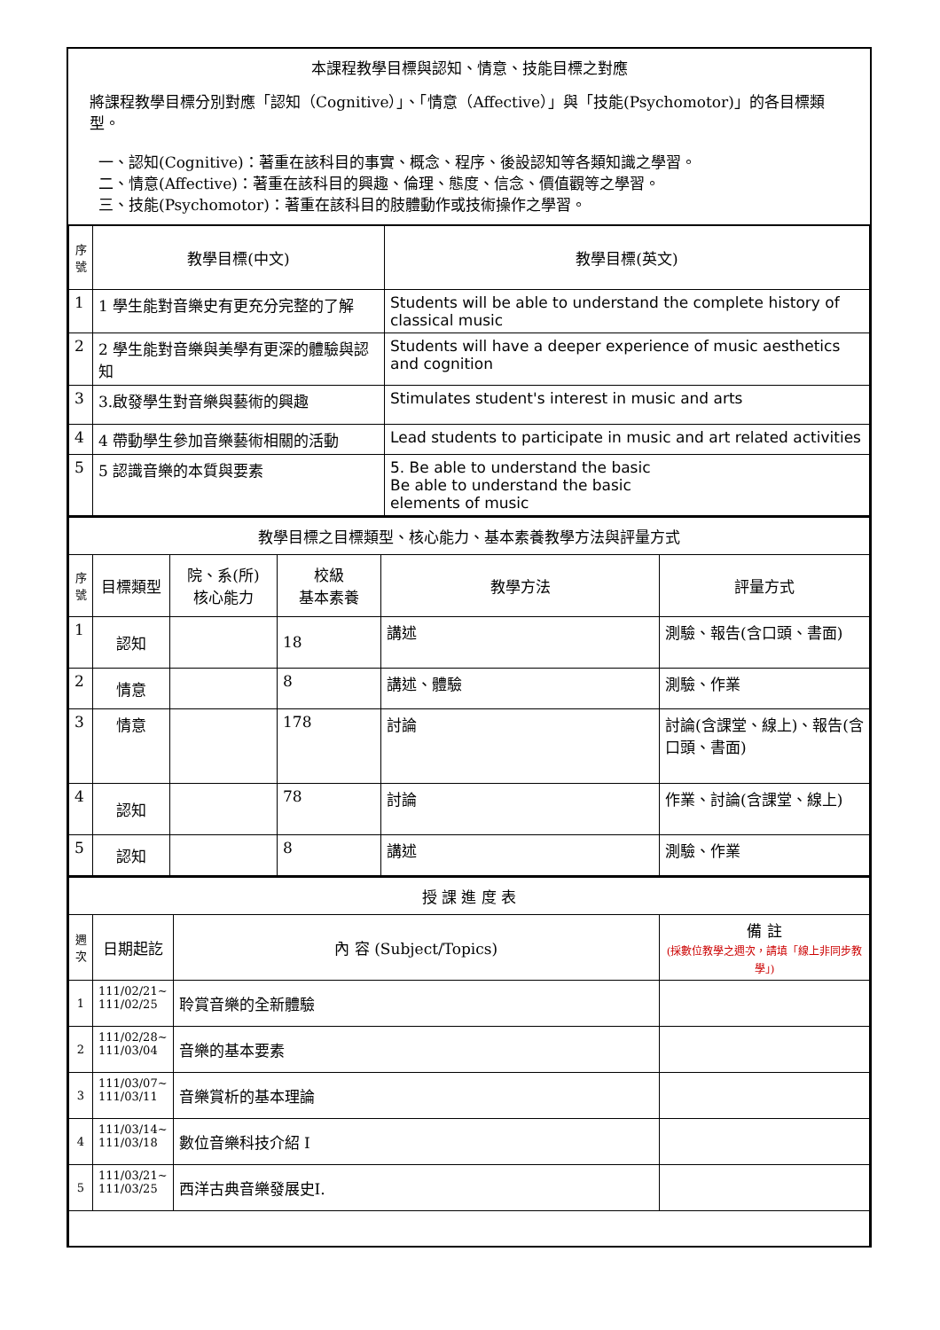本課程教學目標與認知、情意、技能目標之對應
將課程教學目標分別對應「認知（Cognitive）」、「情意（Affective）」與「技能(Psychomotor)」的各目標類型。
一、認知(Cognitive)：著重在該科目的事實、概念、程序、後設認知等各類知識之學習。
二、情意(Affective)：著重在該科目的興趣、倫理、態度、信念、價值觀等之學習。
三、技能(Psychomotor)：著重在該科目的肢體動作或技術操作之學習。
| 序號 | 教學目標(中文) | 教學目標(英文) |
| --- | --- | --- |
| 1 | 1 學生能對音樂史有更充分完整的了解 | Students will be able to understand the complete history of classical music |
| 2 | 2 學生能對音樂與美學有更深的體驗與認知 | Students will have a deeper experience of music aesthetics and cognition |
| 3 | 3.啟發學生對音樂與藝術的興趣 | Stimulates student's interest in music and arts |
| 4 | 4 帶動學生參加音樂藝術相關的活動 | Lead students to participate in music and art related activities |
| 5 | 5 認識音樂的本質與要素 | 5. Be able to understand the basic Be able to understand the basic elements of music |
| 教學目標之目標類型、核心能力、基本素養教學方法與評量方式 | | | | | |
| 序號 | 目標類型 | 院、系(所) 核心能力 | 校級 基本素養 | 教學方法 | 評量方式 |
| 1 | 認知 | | 18 | 講述 | 測驗、報告(含口頭、書面) |
| 2 | 情意 | | 8 | 講述、體驗 | 測驗、作業 |
| 3 | 情意 | | 178 | 討論 | 討論(含課堂、線上)、報告(含口頭、書面) |
| 4 | 認知 | | 78 | 討論 | 作業、討論(含課堂、線上) |
| 5 | 認知 | | 8 | 講述 | 測驗、作業 |
| 授 課 進 度 表 | | | |
| 週次 | 日期起訖 | 內 容 (Subject/Topics) | 備 註 (採數位教學之週次，請填「線上非同步教學」) |
| 1 | 111/02/21~ 111/02/25 | 聆賞音樂的全新體驗 | |
| 2 | 111/02/28~ 111/03/04 | 音樂的基本要素 | |
| 3 | 111/03/07~ 111/03/11 | 音樂賞析的基本理論 | |
| 4 | 111/03/14~ 111/03/18 | 數位音樂科技介紹 I | |
| 5 | 111/03/21~ 111/03/25 | 西洋古典音樂發展史I. | |